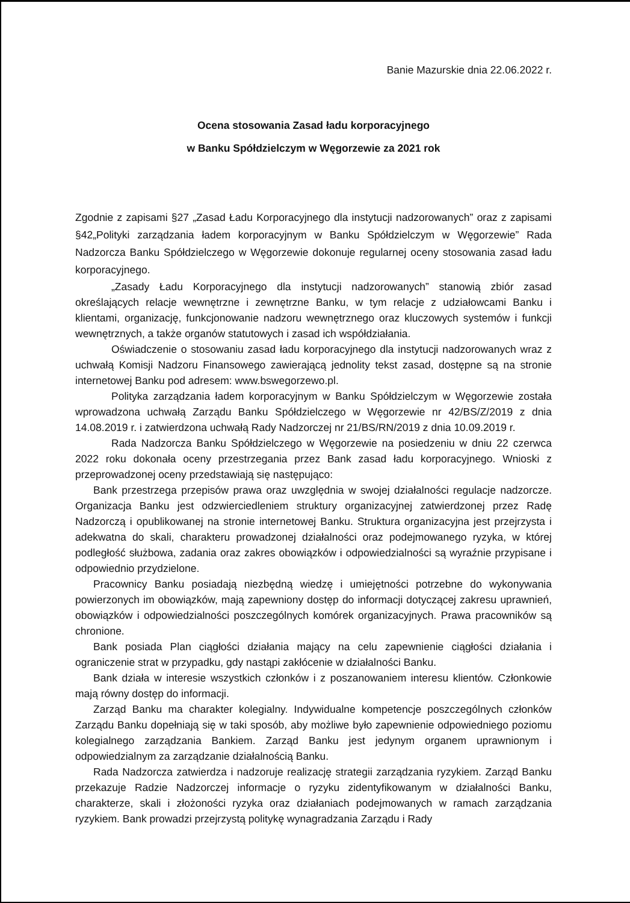Banie Mazurskie dnia 22.06.2022 r.
Ocena stosowania Zasad ładu korporacyjnego
w Banku Spółdzielczym w Węgorzewie za 2021 rok
Zgodnie z zapisami §27 „Zasad Ładu Korporacyjnego dla instytucji nadzorowanych” oraz z zapisami §42„Polityki zarządzania ładem korporacyjnym w Banku Spółdzielczym w Węgorzewie” Rada Nadzorcza Banku Spółdzielczego w Węgorzewie dokonuje regularnej oceny stosowania zasad ładu korporacyjnego.
„Zasady Ładu Korporacyjnego dla instytucji nadzorowanych” stanowią zbiór zasad określających relacje wewnętrzne i zewnętrzne Banku, w tym relacje z udziałowcami Banku i klientami, organizację, funkcjonowanie nadzoru wewnętrznego oraz kluczowych systemów i funkcji wewnętrznych, a także organów statutowych i zasad ich współdziałania.
Oświadczenie o stosowaniu zasad ładu korporacyjnego dla instytucji nadzorowanych wraz z uchwałą Komisji Nadzoru Finansowego zawierającą jednolity tekst zasad, dostępne są na stronie internetowej Banku pod adresem: www.bswegorzewo.pl.
Polityka zarządzania ładem korporacyjnym w Banku Spółdzielczym w Węgorzewie została wprowadzona uchwałą Zarządu Banku Spółdzielczego w Węgorzewie nr 42/BS/Z/2019 z dnia 14.08.2019 r. i zatwierdzona uchwałą Rady Nadzorczej nr 21/BS/RN/2019 z dnia 10.09.2019 r.
Rada Nadzorcza Banku Spółdzielczego w Węgorzewie na posiedzeniu w dniu 22 czerwca 2022 roku dokonała oceny przestrzegania przez Bank zasad ładu korporacyjnego. Wnioski z przeprowadzonej oceny przedstawiają się następująco:
Bank przestrzega przepisów prawa oraz uwzględnia w swojej działalności regulacje nadzorcze. Organizacja Banku jest odzwierciedleniem struktury organizacyjnej zatwierdzonej przez Radę Nadzorczą i opublikowanej na stronie internetowej Banku. Struktura organizacyjna jest przejrzysta i adekwatna do skali, charakteru prowadzonej działalności oraz podejmowanego ryzyka, w której podległość służbowa, zadania oraz zakres obowiązków i odpowiedzialności są wyraźnie przypisane i odpowiednio przydzielone.
Pracownicy Banku posiadają niezbędną wiedzę i umiejętności potrzebne do wykonywania powierzonych im obowiązków, mają zapewniony dostęp do informacji dotyczącej zakresu uprawnień, obowiązków i odpowiedzialności poszczególnych komórek organizacyjnych. Prawa pracowników są chronione.
Bank posiada Plan ciągłości działania mający na celu zapewnienie ciągłości działania i ograniczenie strat w przypadku, gdy nastąpi zakłócenie w działalności Banku.
Bank działa w interesie wszystkich członków i z poszanowaniem interesu klientów. Członkowie mają równy dostęp do informacji.
Zarząd Banku ma charakter kolegialny. Indywidualne kompetencje poszczególnych członków Zarządu Banku dopełniają się w taki sposób, aby możliwe było zapewnienie odpowiedniego poziomu kolegialnego zarządzania Bankiem. Zarząd Banku jest jedynym organem uprawnionym i odpowiedzialnym za zarządzanie działalnością Banku.
Rada Nadzorcza zatwierdza i nadzoruje realizację strategii zarządzania ryzykiem. Zarząd Banku przekazuje Radzie Nadzorczej informacje o ryzyku zidentyfikowanym w działalności Banku, charakterze, skali i złożoności ryzyka oraz działaniach podejmowanych w ramach zarządzania ryzykiem. Bank prowadzi przejrzystą politykę wynagradzania Zarządu i Rady